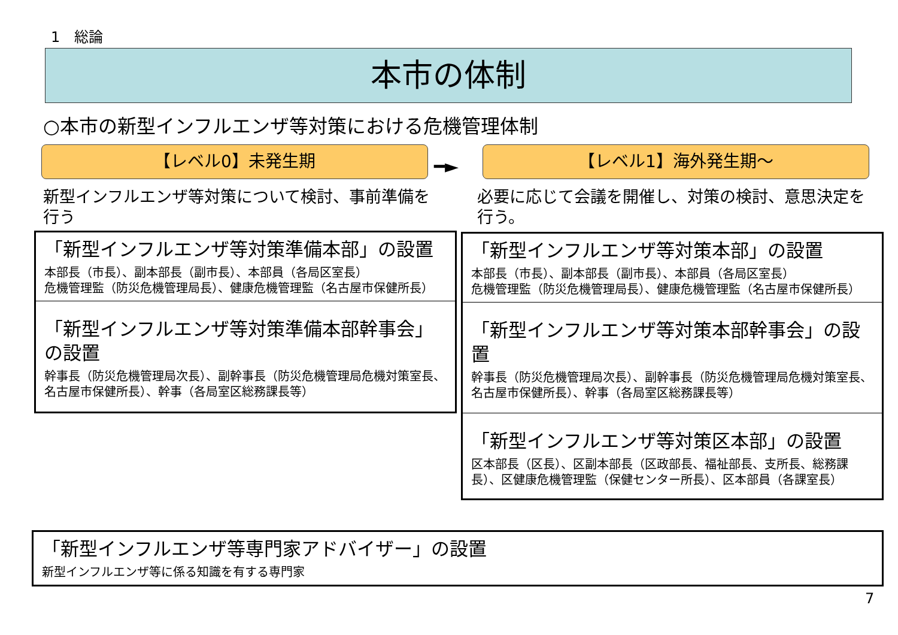1　総論
本市の体制
○本市の新型インフルエンザ等対策における危機管理体制
【レベル0】未発生期
━►
【レベル1】海外発生期～
新型インフルエンザ等対策について検討、事前準備を行う
必要に応じて会議を開催し、対策の検討、意思決定を行う。
「新型インフルエンザ等対策準備本部」の設置
本部長（市長）、副本部長（副市長）、本部員（各局区室長）
危機管理監（防災危機管理局長）、健康危機管理監（名古屋市保健所長）
「新型インフルエンザ等対策準備本部幹事会」の設置
幹事長（防災危機管理局次長）、副幹事長（防災危機管理局危機対策室長、名古屋市保健所長）、幹事（各局室区総務課長等）
「新型インフルエンザ等対策本部」の設置
本部長（市長）、副本部長（副市長）、本部員（各局区室長）
危機管理監（防災危機管理局長）、健康危機管理監（名古屋市保健所長）
「新型インフルエンザ等対策本部幹事会」の設置
幹事長（防災危機管理局次長）、副幹事長（防災危機管理局危機対策室長、名古屋市保健所長）、幹事（各局室区総務課長等）
「新型インフルエンザ等対策区本部」の設置
区本部長（区長）、区副本部長（区政部長、福祉部長、支所長、総務課長）、区健康危機管理監（保健センター所長）、区本部員（各課室長）
「新型インフルエンザ等専門家アドバイザー」の設置
新型インフルエンザ等に係る知識を有する専門家
7